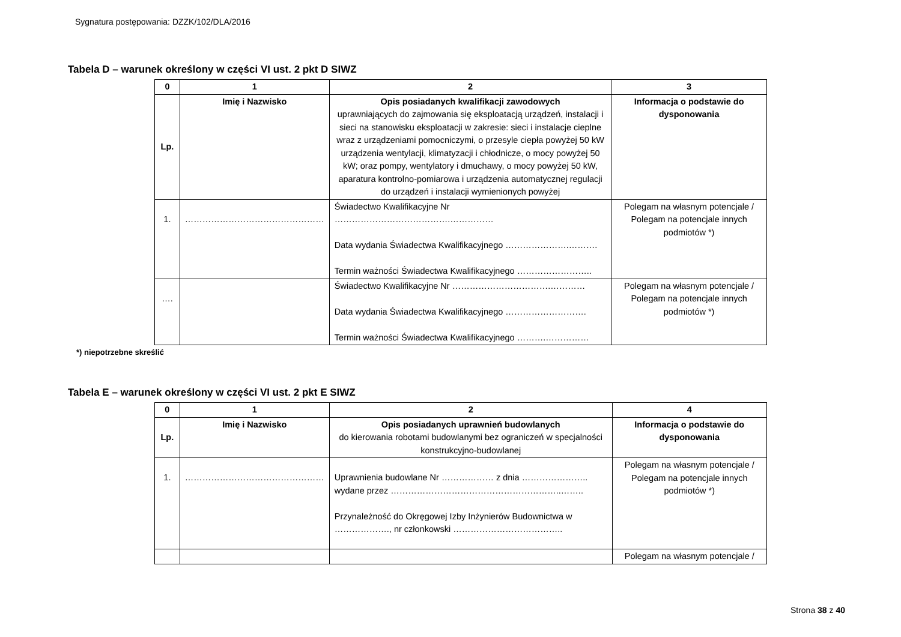Sygnatura postępowania: DZZK/102/DLA/2016
Tabela D – warunek określony w części VI ust. 2 pkt D SIWZ
| 0 | 1 | 2 | 3 |
| --- | --- | --- | --- |
| Lp. | Imię i Nazwisko | Opis posiadanych kwalifikacji zawodowych uprawniających do zajmowania się eksploatacją urządzeń, instalacji i sieci na stanowisku eksploatacji w zakresie: sieci i instalacje cieplne wraz z urządzeniami pomocniczymi, o przesyle ciepła powyżej 50 kW urządzenia wentylacji, klimatyzacji i chłodnicze, o mocy powyżej 50 kW; oraz pompy, wentylatory i dmuchawy, o mocy powyżej 50 kW, aparatura kontrolno-pomiarowa i urządzenia automatycznej regulacji do urządzeń i instalacji wymienionych powyżej | Informacja o podstawie do dysponowania |
| 1. | ………………………………………… | Świadectwo Kwalifikacyjne Nr ………………………………….…………… Data wydania Świadectwa Kwalifikacyjnego ………………….………. Termin ważności Świadectwa Kwalifikacyjnego …………………….. | Polegam na własnym potencjale / Polegam na potencjale innych podmiotów *) |
| …. | | Świadectwo Kwalifikacyjne Nr …………………………….………… Data wydania Świadectwa Kwalifikacyjnego ………………………. Termin ważności Świadectwa Kwalifikacyjnego ……….…………… | Polegam na własnym potencjale / Polegam na potencjale innych podmiotów *) |
*) niepotrzebne skreślić
Tabela E – warunek określony w części VI ust. 2 pkt E SIWZ
| 0 | 1 | 2 | 4 |
| --- | --- | --- | --- |
| Lp. | Imię i Nazwisko | Opis posiadanych uprawnień budowlanych do kierowania robotami budowlanymi bez ograniczeń w specjalności konstrukcyjno-budowlanej | Informacja o podstawie do dysponowania |
| 1. | ………………………………………… | Uprawnienia budowlane Nr ……………… z dnia ………………….. wydane przez …………………………………………………..…….. Przynależność do Okręgowej Izby Inżynierów Budownictwa w ………………., nr członkowski ……………………………….. | Polegam na własnym potencjale / Polegam na potencjale innych podmiotów *) |
| | | | Polegam na własnym potencjale / |
Strona 38 z 40